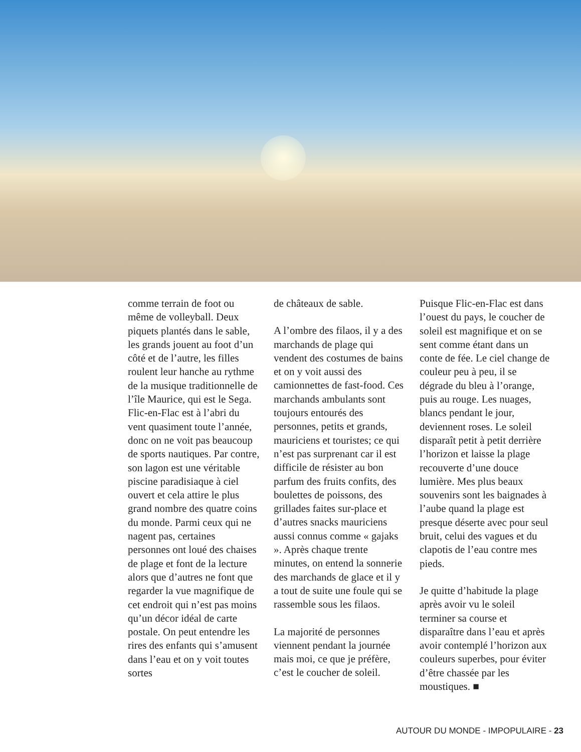comme terrain de foot ou même de volleyball. Deux piquets plantés dans le sable, les grands jouent au foot d’un côté et de l’autre, les filles roulent leur hanche au rythme de la musique traditionnelle de l’île Maurice, qui est le Sega. Flic-en-Flac est à l’abri du vent quasiment toute l’année, donc on ne voit pas beaucoup de sports nautiques. Par contre, son lagon est une véritable piscine paradisiaque à ciel ouvert et cela attire le plus grand nombre des quatre coins du monde. Parmi ceux qui ne nagent pas, certaines personnes ont loué des chaises de plage et font de la lecture alors que d’autres ne font que regarder la vue magnifique de cet endroit qui n’est pas moins qu’un décor idéal de carte postale. On peut entendre les rires des enfants qui s’amusent dans l’eau et on y voit toutes sortes
de châteaux de sable.
A l’ombre des filaos, il y a des marchands de plage qui vendent des costumes de bains et on y voit aussi des camionnettes de fast-food. Ces marchands ambulants sont toujours entourés des personnes, petits et grands, mauriciens et touristes; ce qui n’est pas surprenant car il est difficile de résister au bon parfum des fruits confits, des boulettes de poissons, des grillades faites sur-place et d’autres snacks mauriciens aussi connus comme « gajaks ». Après chaque trente minutes, on entend la sonnerie des marchands de glace et il y a tout de suite une foule qui se rassemble sous les filaos.
La majorité de personnes viennent pendant la journée mais moi, ce que je préfère, c’est le coucher de soleil.
Puisque Flic-en-Flac est dans l’ouest du pays, le coucher de soleil est magnifique et on se sent comme étant dans un conte de fée. Le ciel change de couleur peu à peu, il se dégrade du bleu à l’orange, puis au rouge. Les nuages, blancs pendant le jour, deviennent roses. Le soleil disparaît petit à petit derrière l’horizon et laisse la plage recouverte d’une douce lumière. Mes plus beaux souvenirs sont les baignades à l’aube quand la plage est presque déserte avec pour seul bruit, celui des vagues et du clapotis de l’eau contre mes pieds.
Je quitte d’habitude la plage après avoir vu le soleil terminer sa course et disparaître dans l’eau et après avoir contemplé l’horizon aux couleurs superbes, pour éviter d’être chassée par les moustiques. ■
AUTOUR DU MONDE - IMPOPULAIRE - 23